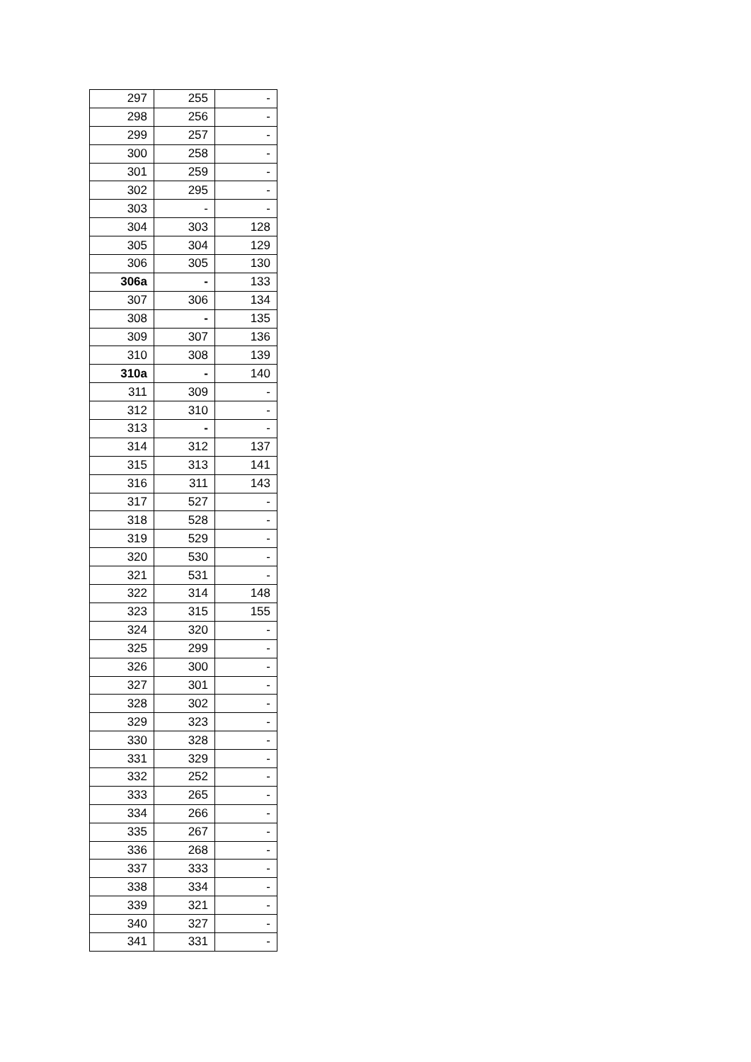| 297 | 255 | - |
| 298 | 256 | - |
| 299 | 257 | - |
| 300 | 258 | - |
| 301 | 259 | - |
| 302 | 295 | - |
| 303 | - | - |
| 304 | 303 | 128 |
| 305 | 304 | 129 |
| 306 | 305 | 130 |
| 306a | - | 133 |
| 307 | 306 | 134 |
| 308 | - | 135 |
| 309 | 307 | 136 |
| 310 | 308 | 139 |
| 310a | - | 140 |
| 311 | 309 | - |
| 312 | 310 | - |
| 313 | - | - |
| 314 | 312 | 137 |
| 315 | 313 | 141 |
| 316 | 311 | 143 |
| 317 | 527 | - |
| 318 | 528 | - |
| 319 | 529 | - |
| 320 | 530 | - |
| 321 | 531 | - |
| 322 | 314 | 148 |
| 323 | 315 | 155 |
| 324 | 320 | - |
| 325 | 299 | - |
| 326 | 300 | - |
| 327 | 301 | - |
| 328 | 302 | - |
| 329 | 323 | - |
| 330 | 328 | - |
| 331 | 329 | - |
| 332 | 252 | - |
| 333 | 265 | - |
| 334 | 266 | - |
| 335 | 267 | - |
| 336 | 268 | - |
| 337 | 333 | - |
| 338 | 334 | - |
| 339 | 321 | - |
| 340 | 327 | - |
| 341 | 331 | - |